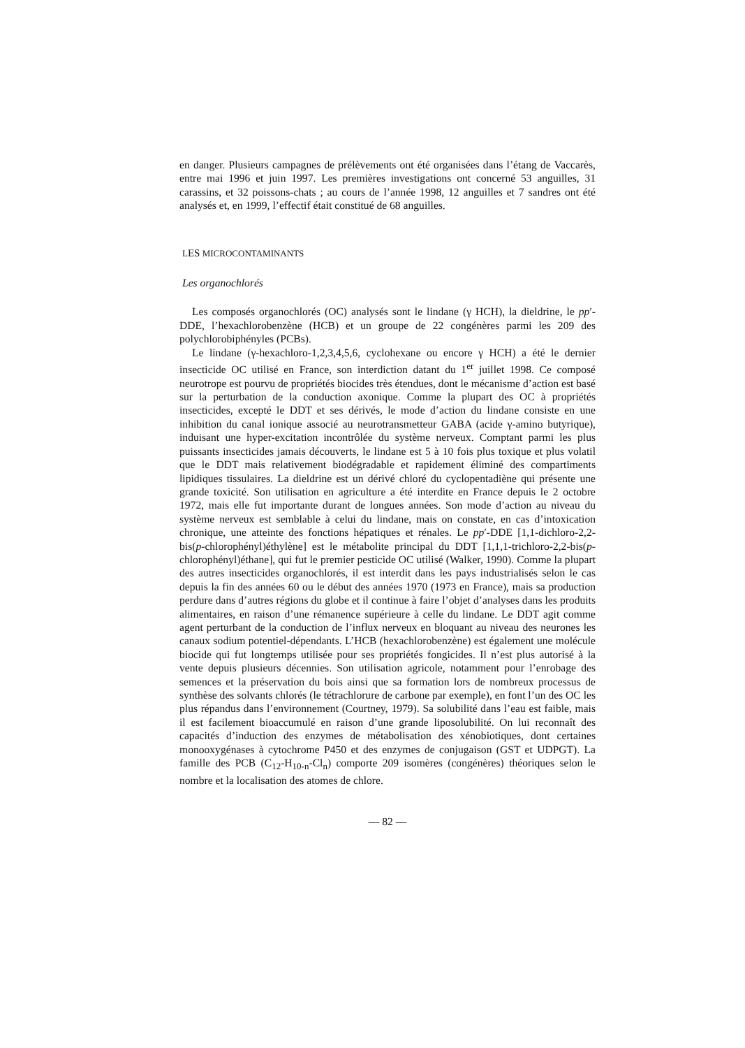en danger. Plusieurs campagnes de prélèvements ont été organisées dans l’étang de Vaccarès, entre mai 1996 et juin 1997. Les premières investigations ont concerné 53 anguilles, 31 carassins, et 32 poissons-chats ; au cours de l’année 1998, 12 anguilles et 7 sandres ont été analysés et, en 1999, l’effectif était constitué de 68 anguilles.
LES MICROCONTAMINANTS
Les organochlorés
Les composés organochlorés (OC) analysés sont le lindane (γ HCH), la dieldrine, le pp′-DDE, l’hexachlorobenzène (HCB) et un groupe de 22 congénères parmi les 209 des polychlorobiphényles (PCBs).
Le lindane (γ-hexachloro-1,2,3,4,5,6, cyclohexane ou encore γ HCH) a été le dernier insecticide OC utilisé en France, son interdiction datant du 1<sup>er</sup> juillet 1998. Ce composé neurotrope est pourvu de propriétés biocides très étendues, dont le mécanisme d’action est basé sur la perturbation de la conduction axonique. Comme la plupart des OC à propriétés insecticides, excepté le DDT et ses dérivés, le mode d’action du lindane consiste en une inhibition du canal ionique associé au neurotransmetteur GABA (acide γ-amino butyrique), induisant une hyper-excitation incontrôlée du système nerveux. Comptant parmi les plus puissants insecticides jamais découverts, le lindane est 5 à 10 fois plus toxique et plus volatil que le DDT mais relativement biodégradable et rapidement éliminé des compartiments lipidiques tissulaires. La dieldrine est un dérivé chloré du cyclopentadiène qui présente une grande toxicité. Son utilisation en agriculture a été interdite en France depuis le 2 octobre 1972, mais elle fut importante durant de longues années. Son mode d’action au niveau du système nerveux est semblable à celui du lindane, mais on constate, en cas d’intoxication chronique, une atteinte des fonctions hépatiques et rénales. Le pp′-DDE [1,1-dichloro-2,2-bis(p-chlorophényl)éthylène] est le métabolite principal du DDT [1,1,1-trichloro-2,2-bis(p-chlorophényl)éthane], qui fut le premier pesticide OC utilisé (Walker, 1990). Comme la plupart des autres insecticides organochlorés, il est interdit dans les pays industrialisés selon le cas depuis la fin des années 60 ou le début des années 1970 (1973 en France), mais sa production perdure dans d’autres régions du globe et il continue à faire l’objet d’analyses dans les produits alimentaires, en raison d’une rémanence supérieure à celle du lindane. Le DDT agit comme agent perturbant de la conduction de l’influx nerveux en bloquant au niveau des neurones les canaux sodium potentiel-dépendants. L’HCB (hexachlorobenzène) est également une molécule biocide qui fut longtemps utilisée pour ses propriétés fongicides. Il n’est plus autorisé à la vente depuis plusieurs décennies. Son utilisation agricole, notamment pour l’enrobage des semences et la préservation du bois ainsi que sa formation lors de nombreux processus de synthèse des solvants chlorés (le tétrachlorure de carbone par exemple), en font l’un des OC les plus répandus dans l’environnement (Courtney, 1979). Sa solubilité dans l’eau est faible, mais il est facilement bioaccumulé en raison d’une grande liposolubilité. On lui reconnaît des capacités d’induction des enzymes de métabolisation des xénobiotiques, dont certaines monooxygénases à cytochrome P450 et des enzymes de conjugaison (GST et UDPGT). La famille des PCB (C<sub>12</sub>-H<sub>10-n</sub>-Cl<sub>n</sub>) comporte 209 isomères (congénères) théoriques selon le nombre et la localisation des atomes de chlore.
— 82 —